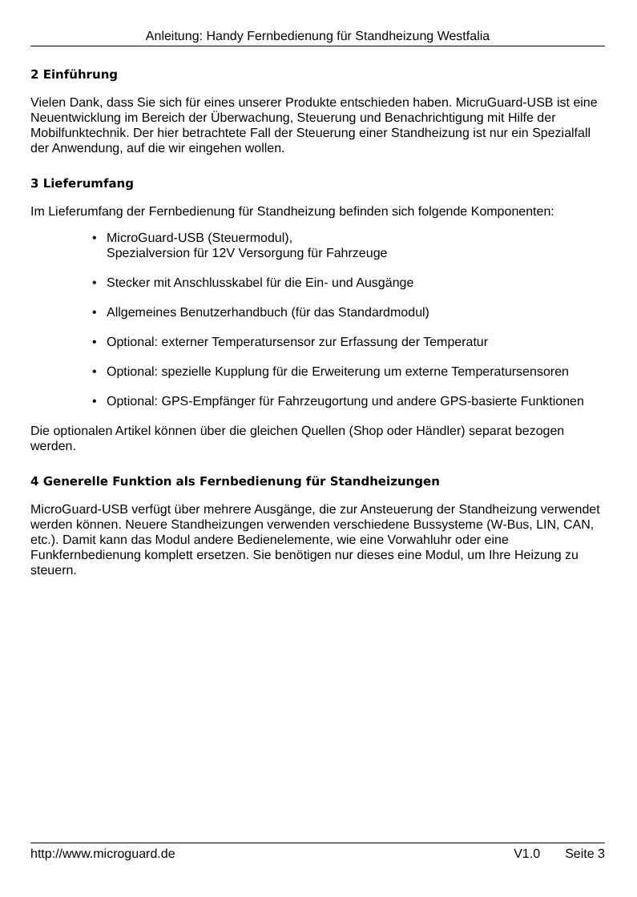Anleitung: Handy Fernbedienung für Standheizung Westfalia
2 Einführung
Vielen Dank, dass Sie sich für eines unserer Produkte entschieden haben. MicruGuard-USB ist eine Neuentwicklung im Bereich der Überwachung, Steuerung und Benachrichtigung mit Hilfe der Mobilfunktechnik. Der hier betrachtete Fall der Steuerung einer Standheizung ist nur ein Spezialfall der Anwendung, auf die wir eingehen wollen.
3 Lieferumfang
Im Lieferumfang der Fernbedienung für Standheizung befinden sich folgende Komponenten:
• MicroGuard-USB (Steuermodul),
Spezialversion für 12V Versorgung für Fahrzeuge
• Stecker mit Anschlusskabel für die Ein- und Ausgänge
• Allgemeines Benutzerhandbuch (für das Standardmodul)
• Optional: externer Temperatursensor zur Erfassung der Temperatur
• Optional: spezielle Kupplung für die Erweiterung um externe Temperatursensoren
• Optional: GPS-Empfänger für Fahrzeugortung und andere GPS-basierte Funktionen
Die optionalen Artikel können über die gleichen Quellen (Shop oder Händler) separat bezogen werden.
4 Generelle Funktion als Fernbedienung für Standheizungen
MicroGuard-USB verfügt über mehrere Ausgänge, die zur Ansteuerung der Standheizung verwendet werden können. Neuere Standheizungen verwenden verschiedene Bussysteme (W-Bus, LIN, CAN, etc.). Damit kann das Modul andere Bedienelemente, wie eine Vorwahluhr oder eine Funkfernbedienung komplett ersetzen. Sie benötigen nur dieses eine Modul, um Ihre Heizung zu steuern.
http://www.microguard.de V1.0 Seite 3